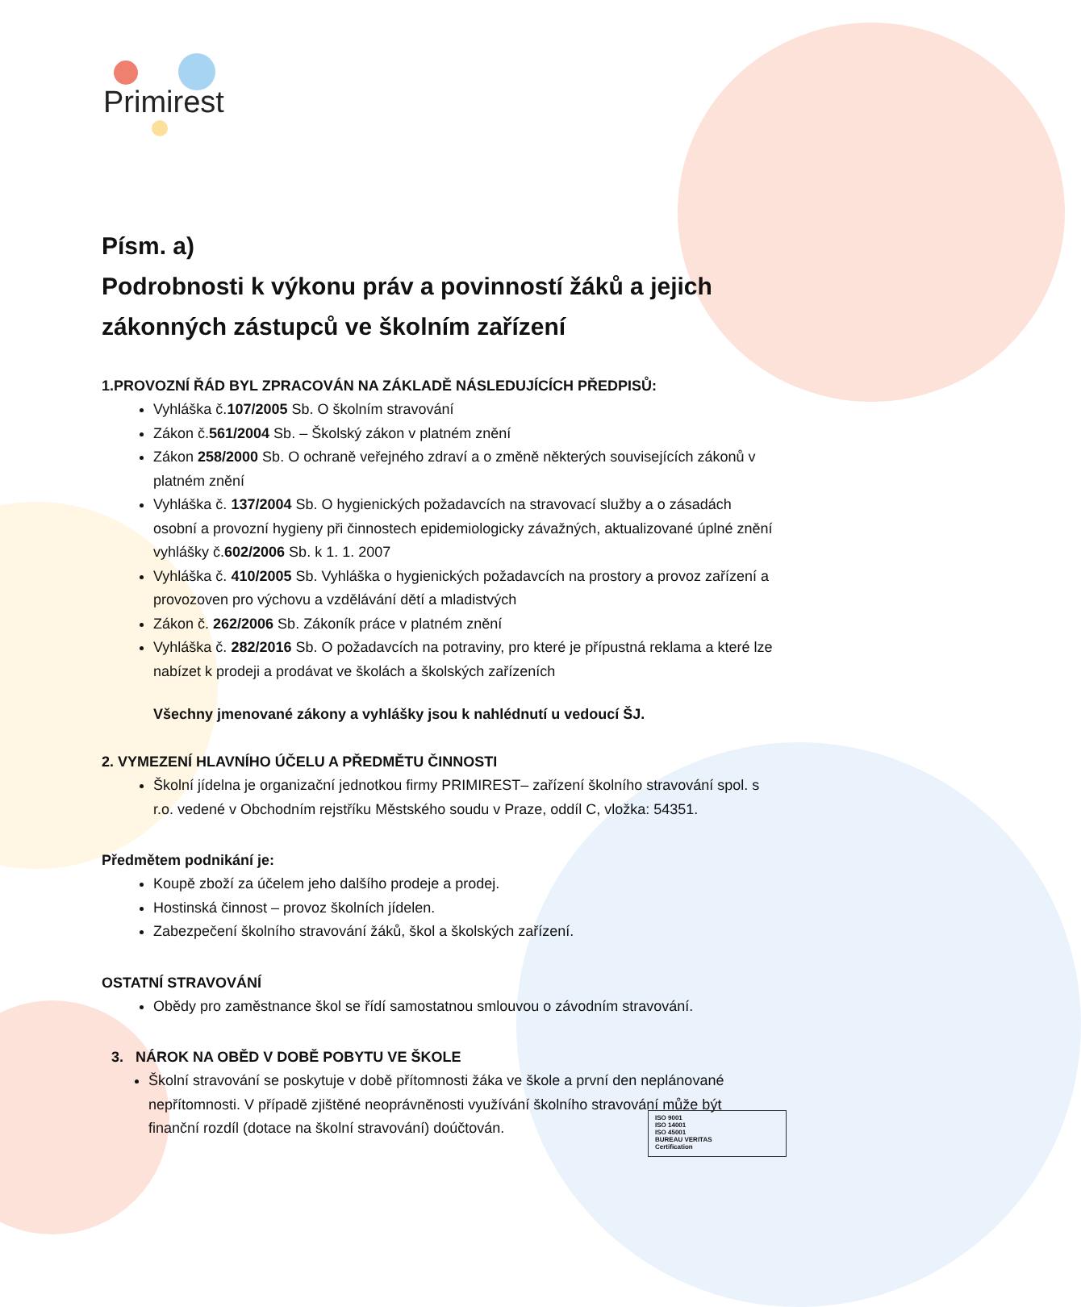Primirest
Písm. a)
Podrobnosti k výkonu práv a povinností žáků a jejich zákonných zástupců ve školním zařízení
1.PROVOZNÍ ŘÁD BYL ZPRACOVÁN NA ZÁKLADĚ NÁSLEDUJÍCÍCH PŘEDPISŮ:
Vyhláška č.107/2005 Sb. O školním stravování
Zákon č.561/2004 Sb. – Školský zákon v platném znění
Zákon 258/2000 Sb. O ochraně veřejného zdraví a o změně některých souvisejících zákonů v platném znění
Vyhláška č. 137/2004 Sb. O hygienických požadavcích na stravovací služby a o zásadách osobní a provozní hygieny při činnostech epidemiologicky závažných, aktualizované úplné znění vyhlášky č.602/2006 Sb. k 1. 1. 2007
Vyhláška č. 410/2005 Sb. Vyhláška o hygienických požadavcích na prostory a provoz zařízení a provozoven pro výchovu a vzdělávání dětí a mladistvých
Zákon č. 262/2006 Sb. Zákoník práce v platném znění
Vyhláška č. 282/2016 Sb. O požadavcích na potraviny, pro které je přípustná reklama a které lze nabízet k prodeji a prodávat ve školách a školských zařízeních
Všechny jmenované zákony a vyhlášky jsou k nahlédnutí u vedoucí ŠJ.
2. VYMEZENÍ HLAVNÍHO ÚČELU A PŘEDMĚTU ČINNOSTI
Školní jídelna je organizační jednotkou firmy PRIMIREST– zařízení školního stravování spol. s r.o. vedené v Obchodním rejstříku Městského soudu v Praze, oddíl C, vložka: 54351.
Předmětem podnikání je:
Koupě zboží za účelem jeho dalšího prodeje a prodej.
Hostinská činnost – provoz školních jídelen.
Zabezpečení školního stravování žáků, škol a školských zařízení.
OSTATNÍ STRAVOVÁNÍ
Obědy pro zaměstnance škol se řídí samostatnou smlouvou o závodním stravování.
3. NÁROK NA OBĚD V DOBĚ POBYTU VE ŠKOLE
Školní stravování se poskytuje v době přítomnosti žáka ve škole a první den neplánované nepřítomnosti. V případě zjištěné neoprávněnosti využívání školního stravování může být finanční rozdíl (dotace na školní stravování) doúčtován.
ISO 9001
ISO 14001
ISO 45001
BUREAU VERITAS
Certification